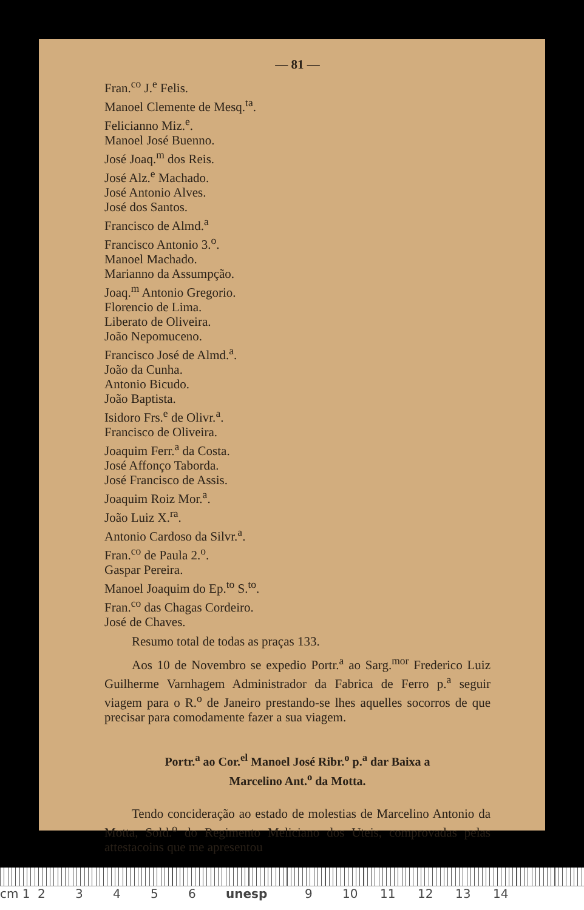— 81 —
Fran.<sup>co</sup> J.<sup>e</sup> Felis.
Manoel Clemente de Mesq.<sup>ta</sup>.
Felicianno Miz.<sup>e</sup>.
Manoel José Buenno.
José Joaq.<sup>m</sup> dos Reis.
José Alz.<sup>e</sup> Machado.
José Antonio Alves.
José dos Santos.
Francisco de Almd.<sup>a</sup>
Francisco Antonio 3.<sup>o</sup>.
Manoel Machado.
Marianno da Assumpção.
Joaq.<sup>m</sup> Antonio Gregorio.
Florencio de Lima.
Liberato de Oliveira.
João Nepomuceno.
Francisco José de Almd.<sup>a</sup>.
João da Cunha.
Antonio Bicudo.
João Baptista.
Isidoro Frs.<sup>e</sup> de Olivr.<sup>a</sup>.
Francisco de Oliveira.
Joaquim Ferr.<sup>a</sup> da Costa.
José Affonço Taborda.
José Francisco de Assis.
Joaquim Roiz Mor.<sup>a</sup>.
João Luiz X.<sup>ra</sup>.
Antonio Cardoso da Silvr.<sup>a</sup>.
Fran.<sup>co</sup> de Paula 2.<sup>o</sup>.
Gaspar Pereira.
Manoel Joaquim do Ep.<sup>to</sup> S.<sup>to</sup>.
Fran.<sup>co</sup> das Chagas Cordeiro.
José de Chaves.
Resumo total de todas as praças 133.
Aos 10 de Novembro se expedio Portr.<sup>a</sup> ao Sarg.<sup>mor</sup> Frederico Luiz Guilherme Varnhagem Administrador da Fabrica de Ferro p.<sup>a</sup> seguir viagem para o R.<sup>o</sup> de Janeiro prestando-se lhes aquelles socorros de que precisar para comodamente fazer a sua viagem.
Portr.<sup>a</sup> ao Cor.<sup>el</sup> Manoel José Ribr.<sup>o</sup> p.<sup>a</sup> dar Baixa a
Marcelino Ant.<sup>o</sup> da Motta.
Tendo concideração ao estado de molestias de Marcelino Antonio da Motta, Sold.<sup>o</sup> do Regimento Meliciano dos Uteis, comprovadas pelas attestacoins que me apresentou
cm 1 23456 unesp 9 10 11 12 13 14